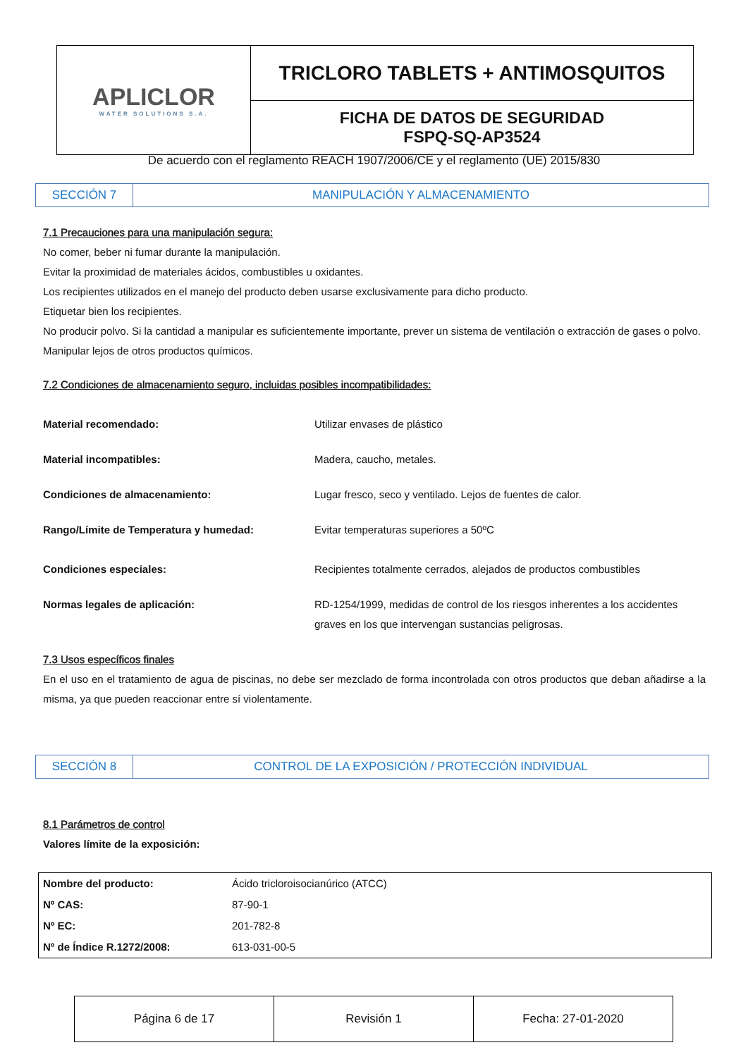| APLICLOR WATER SOLUTIONS S.A. | TRICLORO TABLETS + ANTIMOSQUITOS |
| | FICHA DE DATOS DE SEGURIDAD FSPQ-SQ-AP3524 |
De acuerdo con el reglamento REACH 1907/2006/CE y el reglamento (UE) 2015/830
| SECCIÓN 7 | MANIPULACIÓN Y ALMACENAMIENTO |
7.1 Precauciones para una manipulación segura:
No comer, beber ni fumar durante la manipulación.
Evitar la proximidad de materiales ácidos, combustibles u oxidantes.
Los recipientes utilizados en el manejo del producto deben usarse exclusivamente para dicho producto.
Etiquetar bien los recipientes.
No producir polvo. Si la cantidad a manipular es suficientemente importante, prever un sistema de ventilación o extracción de gases o polvo. Manipular lejos de otros productos químicos.
7.2 Condiciones de almacenamiento seguro, incluidas posibles incompatibilidades:
| Material recomendado: | Utilizar envases de plástico |
| Material incompatibles: | Madera, caucho, metales. |
| Condiciones de almacenamiento: | Lugar fresco, seco y ventilado. Lejos de fuentes de calor. |
| Rango/Límite de Temperatura y humedad: | Evitar temperaturas superiores a 50ºC |
| Condiciones especiales: | Recipientes totalmente cerrados, alejados de productos combustibles |
| Normas legales de aplicación: | RD-1254/1999, medidas de control de los riesgos inherentes a los accidentes graves en los que intervengan sustancias peligrosas. |
7.3 Usos específicos finales
En el uso en el tratamiento de agua de piscinas, no debe ser mezclado de forma incontrolada con otros productos que deban añadirse a la misma, ya que pueden reaccionar entre sí violentamente.
| SECCIÓN 8 | CONTROL DE LA EXPOSICIÓN / PROTECCIÓN INDIVIDUAL |
8.1 Parámetros de control
Valores límite de la exposición:
| Nombre del producto: | Ácido tricloroisocianúrico (ATCC) |
| Nº CAS: | 87-90-1 |
| Nº EC: | 201-782-8 |
| Nº de Índice R.1272/2008: | 613-031-00-5 |
| Página 6 de 17 | Revisión 1 | Fecha: 27-01-2020 |